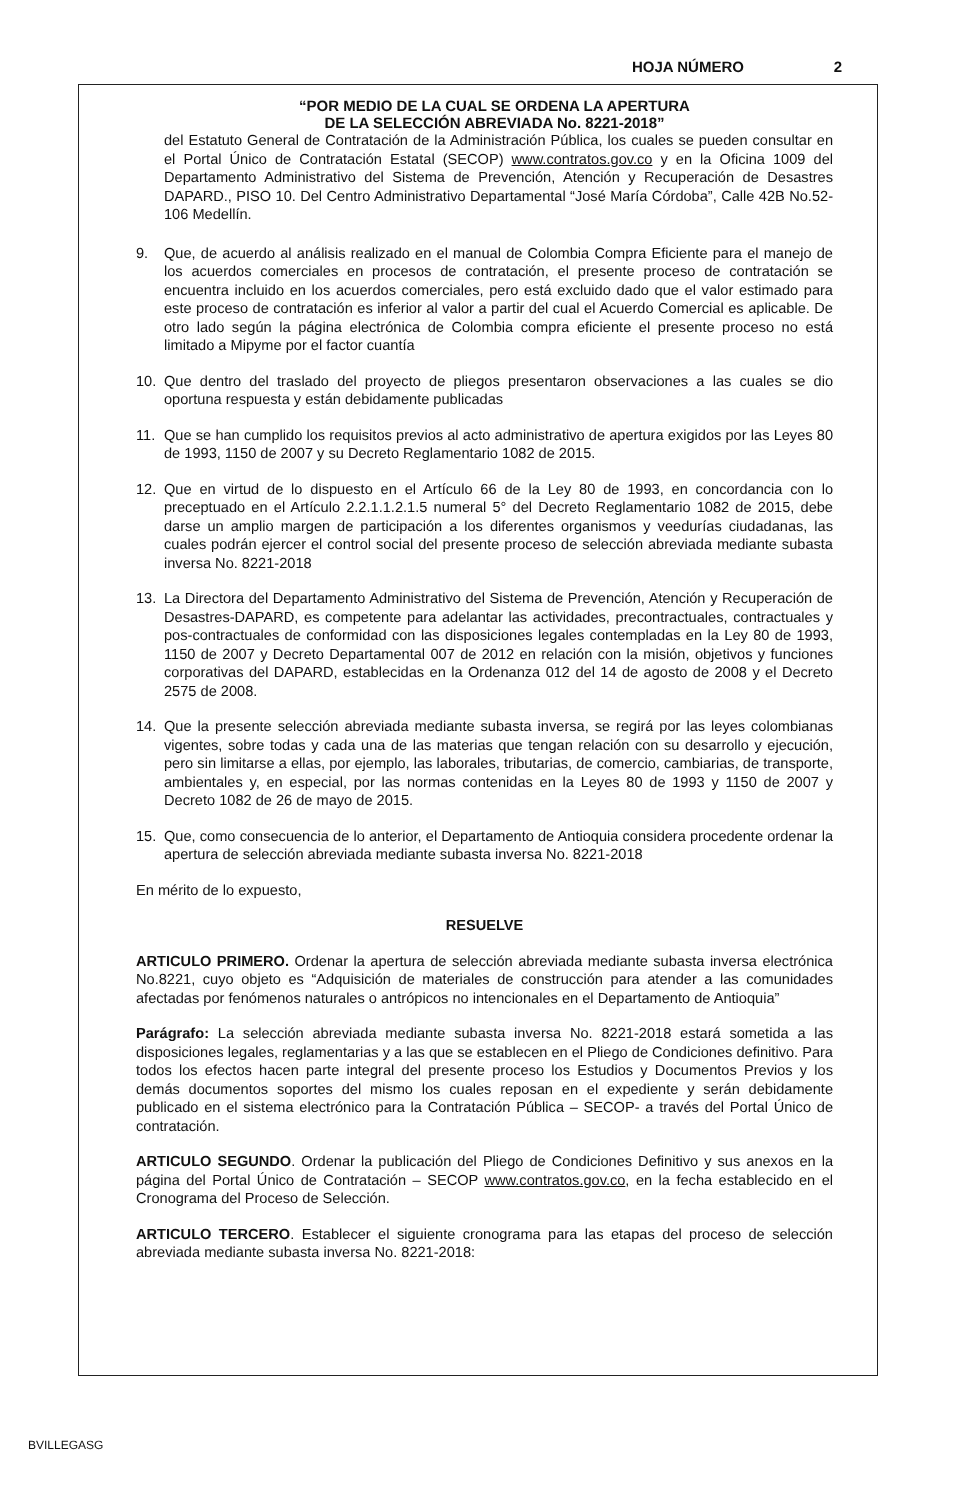HOJA NÚMERO 2
“POR MEDIO DE LA CUAL SE ORDENA LA APERTURA
DE LA SELECCIÓN ABREVIADA No. 8221-2018”
del Estatuto General de Contratación de la Administración Pública, los cuales se pueden consultar en el Portal Único de Contratación Estatal (SECOP) www.contratos.gov.co y en la Oficina 1009 del Departamento Administrativo del Sistema de Prevención, Atención y Recuperación de Desastres DAPARD., PISO 10. Del Centro Administrativo Departamental “José María Córdoba”, Calle 42B No.52-106 Medellín.
9. Que, de acuerdo al análisis realizado en el manual de Colombia Compra Eficiente para el manejo de los acuerdos comerciales en procesos de contratación, el presente proceso de contratación se encuentra incluido en los acuerdos comerciales, pero está excluido dado que el valor estimado para este proceso de contratación es inferior al valor a partir del cual el Acuerdo Comercial es aplicable. De otro lado según la página electrónica de Colombia compra eficiente el presente proceso no está limitado a Mipyme por el factor cuantía
10. Que dentro del traslado del proyecto de pliegos presentaron observaciones a las cuales se dio oportuna respuesta y están debidamente publicadas
11. Que se han cumplido los requisitos previos al acto administrativo de apertura exigidos por las Leyes 80 de 1993, 1150 de 2007 y su Decreto Reglamentario 1082 de 2015.
12. Que en virtud de lo dispuesto en el Artículo 66 de la Ley 80 de 1993, en concordancia con lo preceptuado en el Artículo 2.2.1.1.2.1.5 numeral 5° del Decreto Reglamentario 1082 de 2015, debe darse un amplio margen de participación a los diferentes organismos y veedurías ciudadanas, las cuales podrán ejercer el control social del presente proceso de selección abreviada mediante subasta inversa No. 8221-2018
13. La Directora del Departamento Administrativo del Sistema de Prevención, Atención y Recuperación de Desastres-DAPARD, es competente para adelantar las actividades, precontractuales, contractuales y pos-contractuales de conformidad con las disposiciones legales contempladas en la Ley 80 de 1993, 1150 de 2007 y Decreto Departamental 007 de 2012 en relación con la misión, objetivos y funciones corporativas del DAPARD, establecidas en la Ordenanza 012 del 14 de agosto de 2008 y el Decreto 2575 de 2008.
14. Que la presente selección abreviada mediante subasta inversa, se regirá por las leyes colombianas vigentes, sobre todas y cada una de las materias que tengan relación con su desarrollo y ejecución, pero sin limitarse a ellas, por ejemplo, las laborales, tributarias, de comercio, cambiarias, de transporte, ambientales y, en especial, por las normas contenidas en la Leyes 80 de 1993 y 1150 de 2007 y Decreto 1082 de 26 de mayo de 2015.
15. Que, como consecuencia de lo anterior, el Departamento de Antioquia considera procedente ordenar la apertura de selección abreviada mediante subasta inversa No. 8221-2018
En mérito de lo expuesto,
RESUELVE
ARTICULO PRIMERO. Ordenar la apertura de selección abreviada mediante subasta inversa electrónica No.8221, cuyo objeto es “Adquisición de materiales de construcción para atender a las comunidades afectadas por fenómenos naturales o antrópicos no intencionales en el Departamento de Antioquia”
Parágrafo: La selección abreviada mediante subasta inversa No. 8221-2018 estará sometida a las disposiciones legales, reglamentarias y a las que se establecen en el Pliego de Condiciones definitivo. Para todos los efectos hacen parte integral del presente proceso los Estudios y Documentos Previos y los demás documentos soportes del mismo los cuales reposan en el expediente y serán debidamente publicado en el sistema electrónico para la Contratación Pública – SECOP- a través del Portal Único de contratación.
ARTICULO SEGUNDO. Ordenar la publicación del Pliego de Condiciones Definitivo y sus anexos en la página del Portal Único de Contratación – SECOP www.contratos.gov.co, en la fecha establecido en el Cronograma del Proceso de Selección.
ARTICULO TERCERO. Establecer el siguiente cronograma para las etapas del proceso de selección abreviada mediante subasta inversa No. 8221-2018:
BVILLEGASG